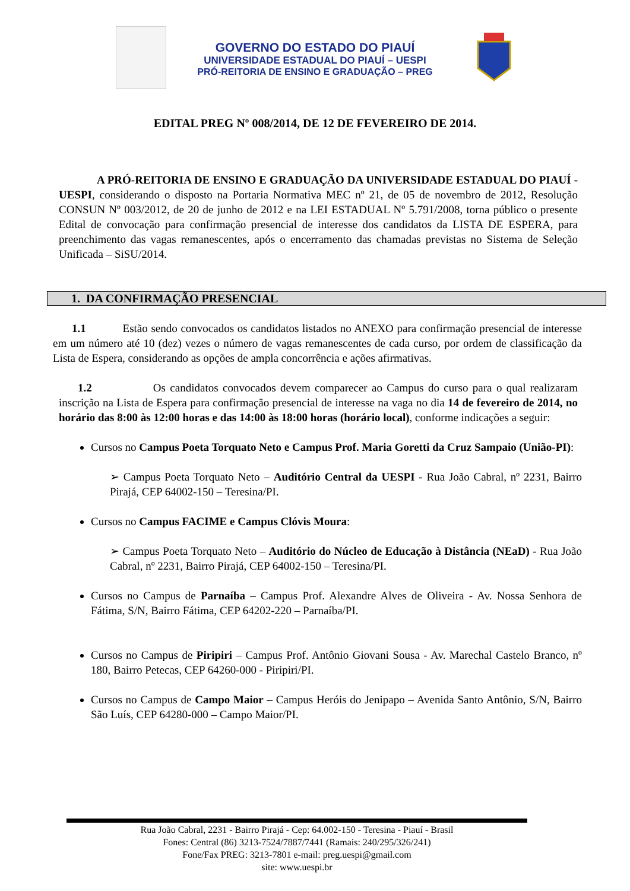GOVERNO DO ESTADO DO PIAUÍ
UNIVERSIDADE ESTADUAL DO PIAUÍ – UESPI
PRÓ-REITORIA DE ENSINO E GRADUAÇÃO – PREG
EDITAL PREG Nº 008/2014, DE 12 DE FEVEREIRO DE 2014.
A PRÓ-REITORIA DE ENSINO E GRADUAÇÃO DA UNIVERSIDADE ESTADUAL DO PIAUÍ - UESPI, considerando o disposto na Portaria Normativa MEC nº 21, de 05 de novembro de 2012, Resolução CONSUN Nº 003/2012, de 20 de junho de 2012 e na LEI ESTADUAL Nº 5.791/2008, torna público o presente Edital de convocação para confirmação presencial de interesse dos candidatos da LISTA DE ESPERA, para preenchimento das vagas remanescentes, após o encerramento das chamadas previstas no Sistema de Seleção Unificada – SiSU/2014.
1. DA CONFIRMAÇÃO PRESENCIAL
1.1 Estão sendo convocados os candidatos listados no ANEXO para confirmação presencial de interesse em um número até 10 (dez) vezes o número de vagas remanescentes de cada curso, por ordem de classificação da Lista de Espera, considerando as opções de ampla concorrência e ações afirmativas.
1.2 Os candidatos convocados devem comparecer ao Campus do curso para o qual realizaram inscrição na Lista de Espera para confirmação presencial de interesse na vaga no dia 14 de fevereiro de 2014, no horário das 8:00 às 12:00 horas e das 14:00 às 18:00 horas (horário local), conforme indicações a seguir:
Cursos no Campus Poeta Torquato Neto e Campus Prof. Maria Goretti da Cruz Sampaio (União-PI):
➢ Campus Poeta Torquato Neto – Auditório Central da UESPI - Rua João Cabral, nº 2231, Bairro Pirajá, CEP 64002-150 – Teresina/PI.
Cursos no Campus FACIME e Campus Clóvis Moura:
➢ Campus Poeta Torquato Neto – Auditório do Núcleo de Educação à Distância (NEaD) - Rua João Cabral, nº 2231, Bairro Pirajá, CEP 64002-150 – Teresina/PI.
Cursos no Campus de Parnaíba – Campus Prof. Alexandre Alves de Oliveira - Av. Nossa Senhora de Fátima, S/N, Bairro Fátima, CEP 64202-220 – Parnaíba/PI.
Cursos no Campus de Piripiri – Campus Prof. Antônio Giovani Sousa - Av. Marechal Castelo Branco, nº 180, Bairro Petecas, CEP 64260-000 - Piripiri/PI.
Cursos no Campus de Campo Maior – Campus Heróis do Jenipapo – Avenida Santo Antônio, S/N, Bairro São Luís, CEP 64280-000 – Campo Maior/PI.
Rua João Cabral, 2231 - Bairro Pirajá - Cep: 64.002-150 - Teresina - Piauí - Brasil
Fones: Central (86) 3213-7524/7887/7441 (Ramais: 240/295/326/241)
Fone/Fax PREG: 3213-7801 e-mail: preg.uespi@gmail.com
site: www.uespi.br